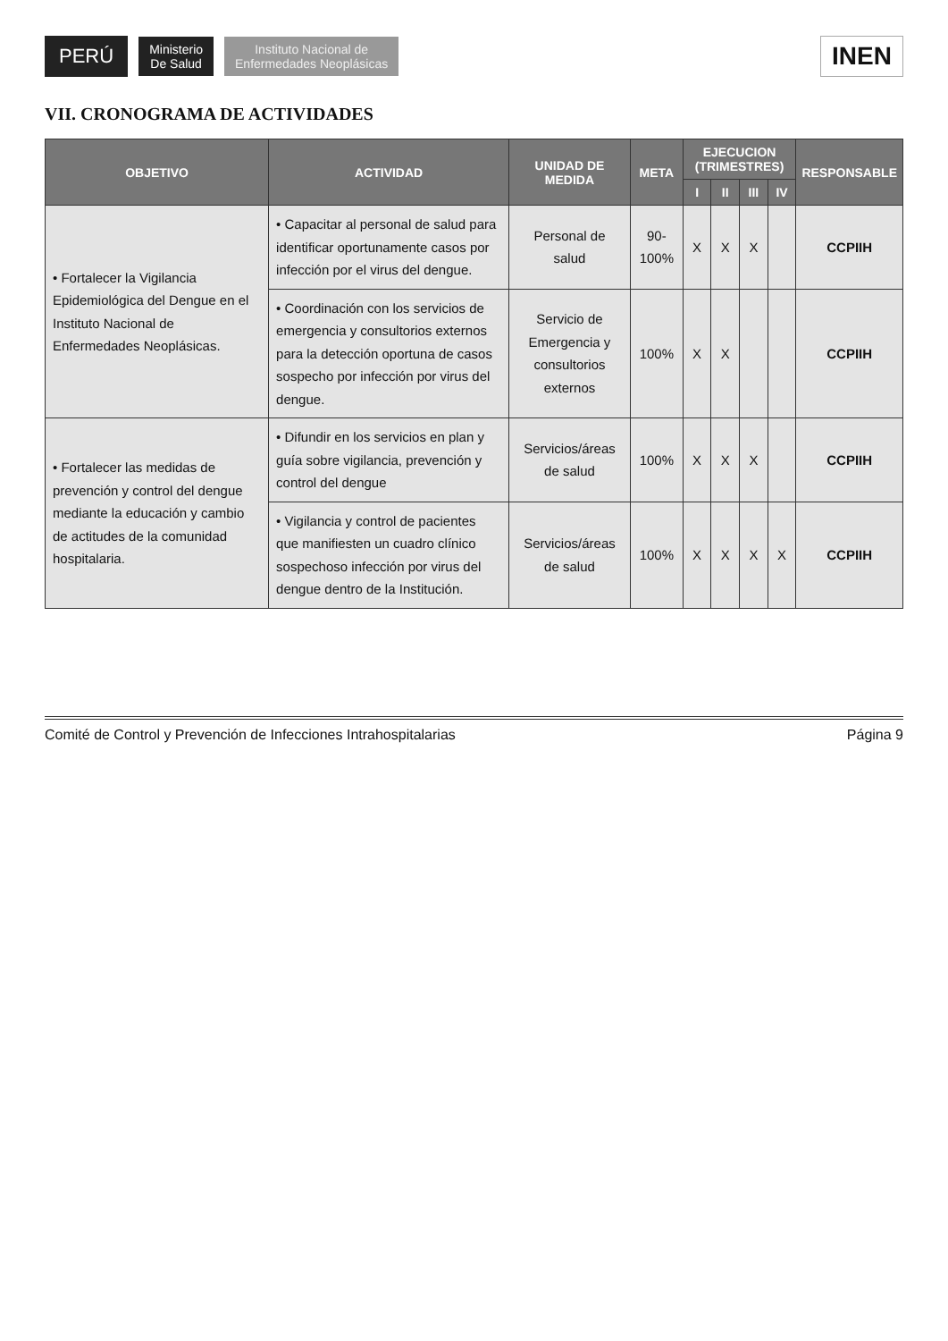PERÚ
Ministerio
De Salud
Instituto Nacional de
Enfermedades Neoplásicas
INEN
VII. CRONOGRAMA DE ACTIVIDADES
| OBJETIVO | ACTIVIDAD | UNIDAD DE MEDIDA | META | EJECUCION (TRIMESTRES) | | | | RESPONSABLE |
| --- | --- | --- | --- | --- | --- | --- | --- | --- |
| | | | | I | II | III | IV | |
| • Fortalecer la Vigilancia Epidemiológica del Dengue en el Instituto Nacional de Enfermedades Neoplásicas. | • Capacitar al personal de salud para identificar oportunamente casos por infección por el virus del dengue. | Personal de salud | 90-100% | X | X | X | | CCPIIH |
| | • Coordinación con los servicios de emergencia y consultorios externos para la detección oportuna de casos sospecho por infección por virus del dengue. | Servicio de Emergencia y consultorios externos | 100% | X | X | | | CCPIIH |
| • Fortalecer las medidas de prevención y control del dengue mediante la educación y cambio de actitudes de la comunidad hospitalaria. | • Difundir en los servicios en plan y guía sobre vigilancia, prevención y control del dengue | Servicios/áreas de salud | 100% | X | X | X | | CCPIIH |
| | • Vigilancia y control de pacientes que manifiesten un cuadro clínico sospechoso infección por virus del dengue dentro de la Institución. | Servicios/áreas de salud | 100% | X | X | X | X | CCPIIH |
Comité de Control y Prevención de Infecciones Intrahospitalarias Página 9